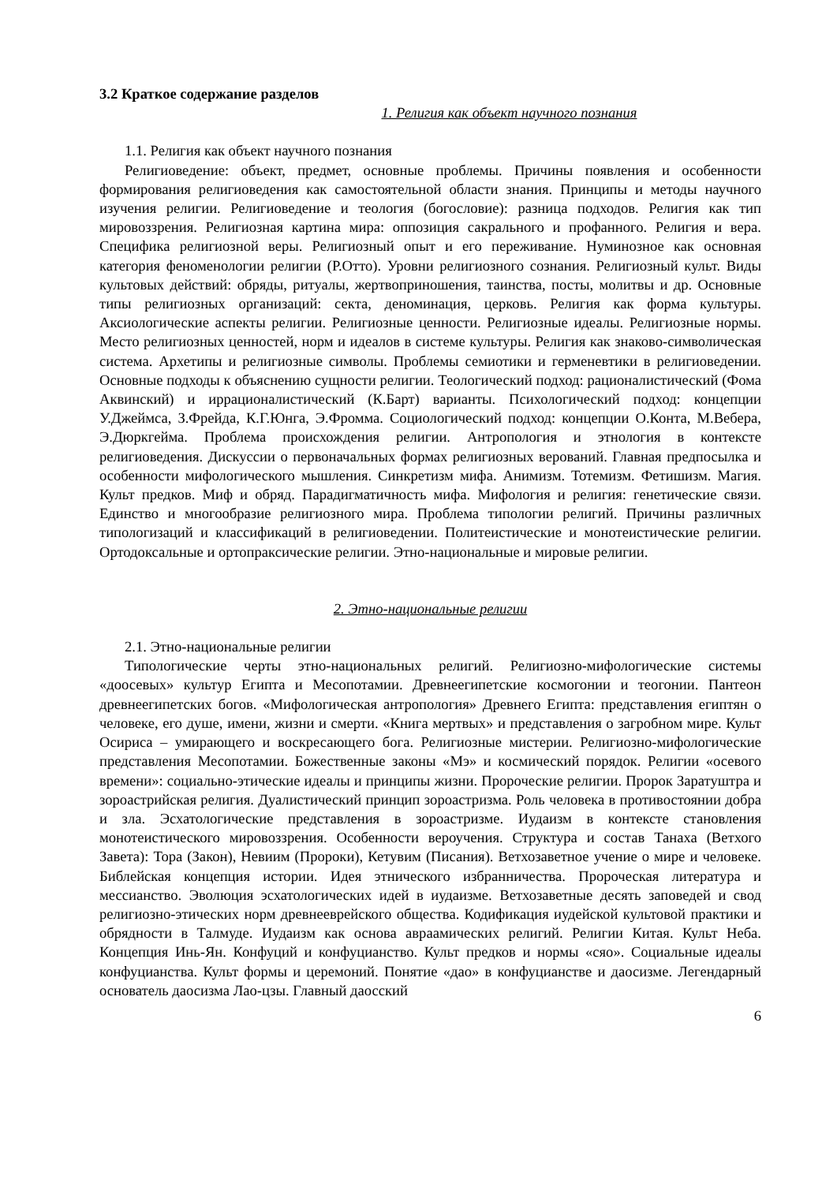3.2 Краткое содержание разделов
1. Религия как объект научного познания
1.1. Религия как объект научного познания
Религиоведение: объект, предмет, основные проблемы. Причины появления и особенности формирования религиоведения как самостоятельной области знания. Принципы и методы научного изучения религии. Религиоведение и теология (богословие): разница подходов. Религия как тип мировоззрения. Религиозная картина мира: оппозиция сакрального и профанного. Религия и вера. Специфика религиозной веры. Религиозный опыт и его переживание. Нуминозное как основная категория феноменологии религии (Р.Отто). Уровни религиозного сознания. Религиозный культ. Виды культовых действий: обряды, ритуалы, жертвоприношения, таинства, посты, молитвы и др. Основные типы религиозных организаций: секта, деноминация, церковь. Религия как форма культуры. Аксиологические аспекты религии. Религиозные ценности. Религиозные идеалы. Религиозные нормы. Место религиозных ценностей, норм и идеалов в системе культуры. Религия как знаково-символическая система. Архетипы и религиозные символы. Проблемы семиотики и герменевтики в религиоведении. Основные подходы к объяснению сущности религии. Теологический подход: рационалистический (Фома Аквинский) и иррационалистический (К.Барт) варианты. Психологический подход: концепции У.Джеймса, З.Фрейда, К.Г.Юнга, Э.Фромма. Социологический подход: концепции О.Конта, М.Вебера, Э.Дюркгейма. Проблема происхождения религии. Антропология и этнология в контексте религиоведения. Дискуссии о первоначальных формах религиозных верований. Главная предпосылка и особенности мифологического мышления. Синкретизм мифа. Анимизм. Тотемизм. Фетишизм. Магия. Культ предков. Миф и обряд. Парадигматичность мифа. Мифология и религия: генетические связи. Единство и многообразие религиозного мира. Проблема типологии религий. Причины различных типологизаций и классификаций в религиоведении. Политеистические и монотеистические религии. Ортодоксальные и ортопраксические религии. Этно-национальные и мировые религии.
2. Этно-национальные религии
2.1. Этно-национальные религии
Типологические черты этно-национальных религий. Религиозно-мифологические системы «доосевых» культур Египта и Месопотамии. Древнеегипетские космогонии и теогонии. Пантеон древнеегипетских богов. «Мифологическая антропология» Древнего Египта: представления египтян о человеке, его душе, имени, жизни и смерти. «Книга мертвых» и представления о загробном мире. Культ Осириса – умирающего и воскресающего бога. Религиозные мистерии. Религиозно-мифологические представления Месопотамии. Божественные законы «Мэ» и космический порядок. Религии «осевого времени»: социально-этические идеалы и принципы жизни. Пророческие религии. Пророк Заратуштра и зороастрийская религия. Дуалистический принцип зороастризма. Роль человека в противостоянии добра и зла. Эсхатологические представления в зороастризме. Иудаизм в контексте становления монотеистического мировоззрения. Особенности вероучения. Структура и состав Танаха (Ветхого Завета): Тора (Закон), Невиим (Пророки), Кетувим (Писания). Ветхозаветное учение о мире и человеке. Библейская концепция истории. Идея этнического избранничества. Пророческая литература и мессианство. Эволюция эсхатологических идей в иудаизме. Ветхозаветные десять заповедей и свод религиозно-этических норм древнееврейского общества. Кодификация иудейской культовой практики и обрядности в Талмуде. Иудаизм как основа авраамических религий. Религии Китая. Культ Неба. Концепция Инь-Ян. Конфуций и конфуцианство. Культ предков и нормы «сяо». Социальные идеалы конфуцианства. Культ формы и церемоний. Понятие «дао» в конфуцианстве и даосизме. Легендарный основатель даосизма Лао-цзы. Главный даосский
6